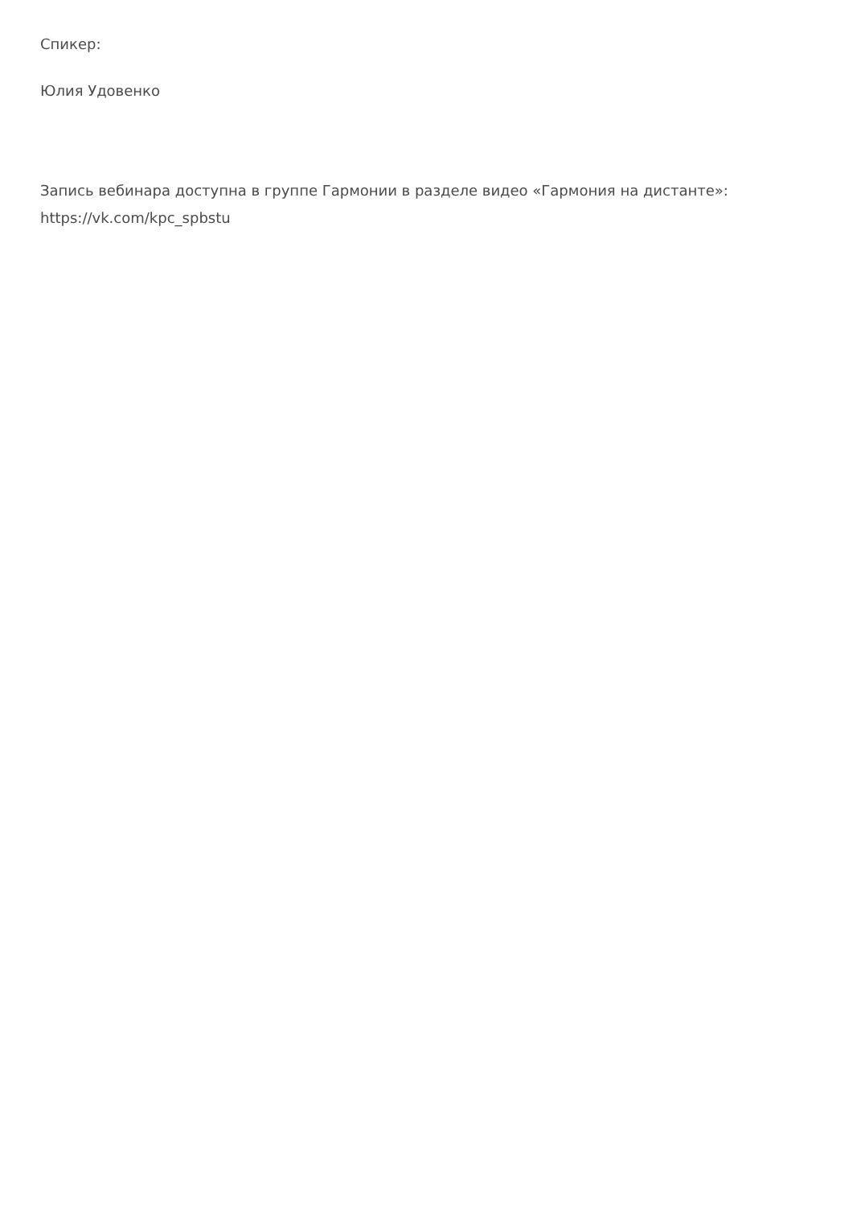Спикер:
Юлия Удовенко
Запись вебинара доступна в группе Гармонии в разделе видео «Гармония на дистанте»: https://vk.com/kpc_spbstu